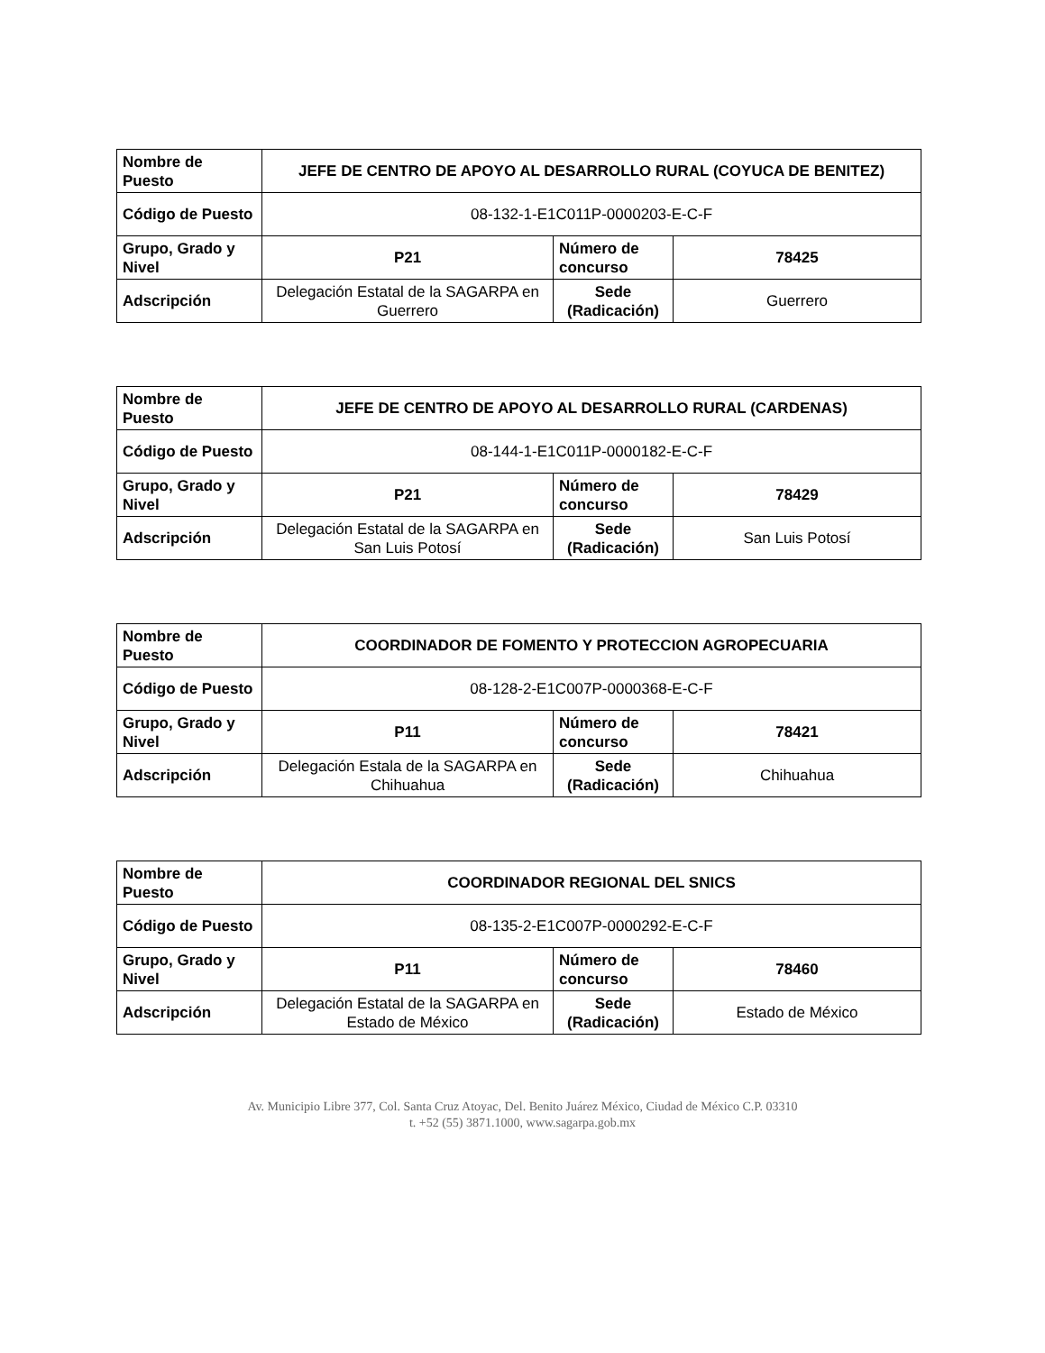| Nombre de Puesto | JEFE DE CENTRO DE APOYO AL DESARROLLO RURAL (COYUCA DE BENITEZ) | | |
| Código de Puesto | 08-132-1-E1C011P-0000203-E-C-F | | |
| Grupo, Grado y Nivel | P21 | Número de concurso | 78425 |
| Adscripción | Delegación Estatal de la SAGARPA en Guerrero | Sede (Radicación) | Guerrero |
| Nombre de Puesto | JEFE DE CENTRO DE APOYO AL DESARROLLO RURAL (CARDENAS) | | |
| Código de Puesto | 08-144-1-E1C011P-0000182-E-C-F | | |
| Grupo, Grado y Nivel | P21 | Número de concurso | 78429 |
| Adscripción | Delegación Estatal de la SAGARPA en San Luis Potosí | Sede (Radicación) | San Luis Potosí |
| Nombre de Puesto | COORDINADOR DE FOMENTO Y PROTECCION AGROPECUARIA | | |
| Código de Puesto | 08-128-2-E1C007P-0000368-E-C-F | | |
| Grupo, Grado y Nivel | P11 | Número de concurso | 78421 |
| Adscripción | Delegación Estala de la SAGARPA en Chihuahua | Sede (Radicación) | Chihuahua |
| Nombre de Puesto | COORDINADOR REGIONAL DEL SNICS | | |
| Código de Puesto | 08-135-2-E1C007P-0000292-E-C-F | | |
| Grupo, Grado y Nivel | P11 | Número de concurso | 78460 |
| Adscripción | Delegación Estatal de la SAGARPA en Estado de México | Sede (Radicación) | Estado de México |
Av. Municipio Libre 377, Col. Santa Cruz Atoyac, Del. Benito Juárez México, Ciudad de México C.P. 03310
t. +52 (55) 3871.1000, www.sagarpa.gob.mx